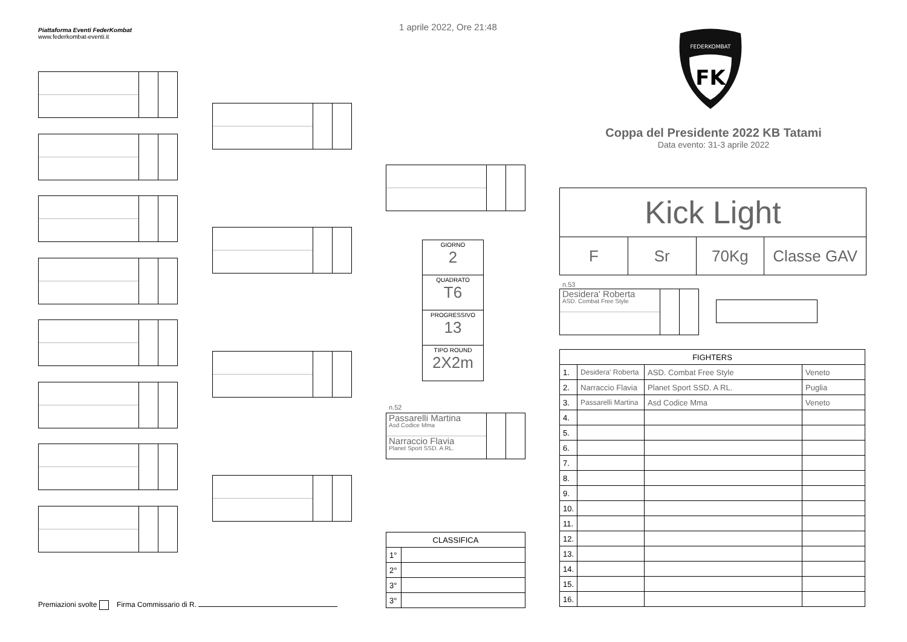Piattaforma Eventi FederKombat
www.federkombat-eventi.it
1 aprile 2022, Ore 21:48
FK
FEDERKOMBAT
Coppa del Presidente 2022 KB Tatami
Data evento: 31-3 aprile 2022
GIORNO
2
QUADRATO
T6
PROGRESSIVO
13
TIPO ROUND
2X2m
n.52
Passarelli Martina
Asd Codice Mma
Narraccio Flavia
Planet Sport SSD. A RL.
Kick Light
F Sr 70Kg Classe GAV
n.53
Desidera' Roberta
ASD. Combat Free Style
| CLASSIFICA | |
| --- | --- |
| 1° | |
| 2° | |
| 3° | |
| 3° | |
| FIGHTERS | | | |
| --- | --- | --- | --- |
| 1. | Desidera' Roberta | ASD. Combat Free Style | Veneto |
| 2. | Narraccio Flavia | Planet Sport SSD. A RL. | Puglia |
| 3. | Passarelli Martina | Asd Codice Mma | Veneto |
| 4. | | | |
| 5. | | | |
| 6. | | | |
| 7. | | | |
| 8. | | | |
| 9. | | | |
| 10. | | | |
| 11. | | | |
| 12. | | | |
| 13. | | | |
| 14. | | | |
| 15. | | | |
| 16. | | | |
Premiazioni svolte Firma Commissario di R.